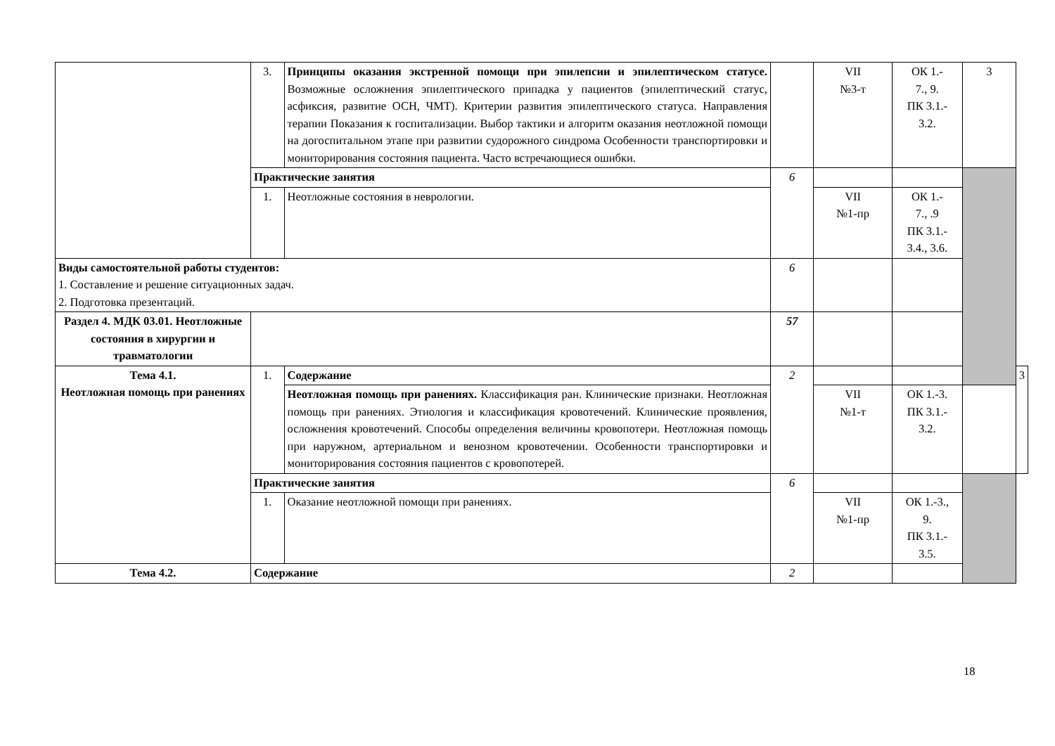| | 3. | Принципы оказания экстренной помощи при эпилепсии и эпилептическом статусе. Возможные осложнения эпилептического припадка у пациентов (эпилептический статус, асфиксия, развитие ОСН, ЧМТ). Критерии развития эпилептического статуса. Направления терапии Показания к госпитализации. Выбор тактики и алгоритм оказания неотложной помощи на догоспитальном этапе при развитии судорожного синдрома Особенности транспортировки и мониторирования состояния пациента. Часто встречающиеся ошибки. | | VII №3-т | ОК 1.- 7., 9. ПК 3.1.- 3.2. | 3 | |
| | Практические занятия | | 6 | | | | |
| | 1. | Неотложные состояния в неврологии. | | VII №1-пр | ОК 1.- 7., .9 ПК 3.1.- 3.4., 3.6. | | |
| Виды самостоятельной работы студентов: 1. Составление и решение ситуационных задач. 2. Подготовка презентаций. | | | 6 | | | | |
| Раздел 4. МДК 03.01. Неотложные состояния в хирургии и травматологии | | | 57 | | | | |
| Тема 4.1. Неотложная помощь при ранениях | 1. | Содержание | 2 | | | | 3 |
| | | Неотложная помощь при ранениях. Классификация ран. Клинические признаки. Неотложная помощь при ранениях. Этиология и классификация кровотечений. Клинические проявления, осложнения кровотечений. Способы определения величины кровопотери. Неотложная помощь при наружном, артериальном и венозном кровотечении. Особенности транспортировки и мониторирования состояния пациентов с кровопотерей. | | VII №1-т | ОК 1.-3. ПК 3.1.- 3.2. | | |
| | Практические занятия | | 6 | | | | |
| | 1. | Оказание неотложной помощи при ранениях. | | VII №1-пр | ОК 1.-3., 9. ПК 3.1.- 3.5. | | |
| Тема 4.2. | Содержание | | 2 | | | | |
18